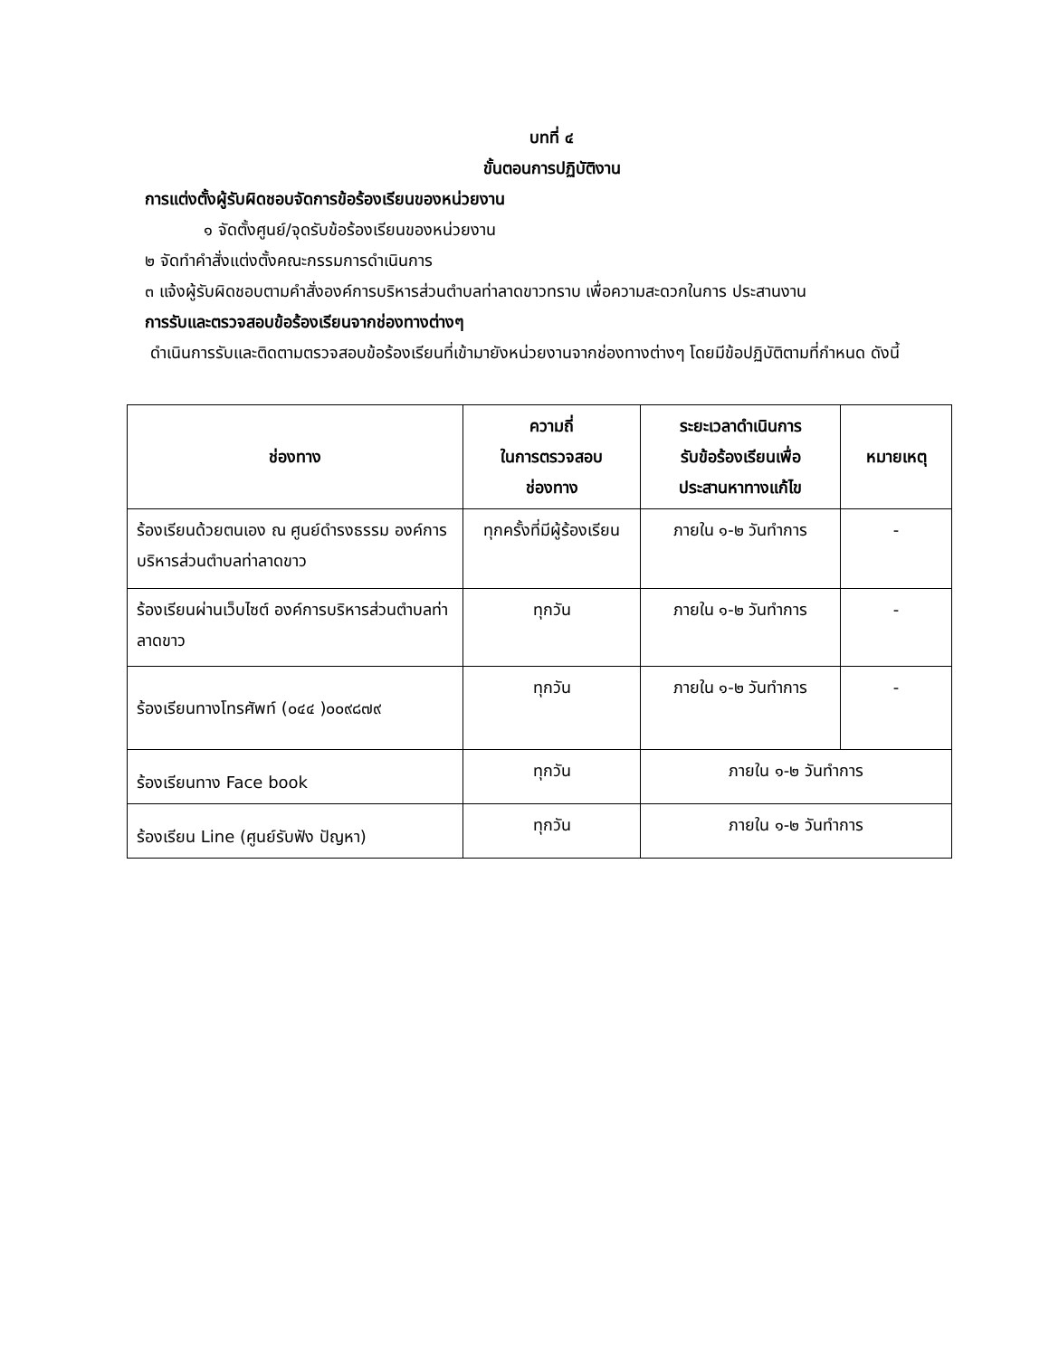บทที่ ๔
ขั้นตอนการปฏิบัติงาน
การแต่งตั้งผู้รับผิดชอบจัดการข้อร้องเรียนของหน่วยงาน
๑ จัดตั้งศูนย์/จุดรับข้อร้องเรียนของหน่วยงาน
๒ จัดทำคำสั่งแต่งตั้งคณะกรรมการดำเนินการ
๓ แจ้งผู้รับผิดชอบตามคำสั่งองค์การบริหารส่วนตำบลท่าลาดขาวทราบ เพื่อความสะดวกในการ ประสานงาน
การรับและตรวจสอบข้อร้องเรียนจากช่องทางต่างๆ
ดำเนินการรับและติดตามตรวจสอบข้อร้องเรียนที่เข้ามายังหน่วยงานจากช่องทางต่างๆ โดยมีข้อปฏิบัติตามที่กำหนด ดังนี้
| ช่องทาง | ความถี่ ในการตรวจสอบ ช่องทาง | ระยะเวลาดำเนินการ รับข้อร้องเรียนเพื่อ ประสานหาทางแก้ไข | หมายเหตุ |
| --- | --- | --- | --- |
| ร้องเรียนด้วยตนเอง ณ ศูนย์ดำรงธรรม องค์การบริหารส่วนตำบลท่าลาดขาว | ทุกครั้งที่มีผู้ร้องเรียน | ภายใน ๑-๒ วันทำการ | - |
| ร้องเรียนผ่านเว็บไซต์ องค์การบริหารส่วนตำบลท่าลาดขาว | ทุกวัน | ภายใน ๑-๒ วันทำการ | - |
| ร้องเรียนทางโทรศัพท์ (๐๔๔ )๐๐๙๘๗๙ | ทุกวัน | ภายใน ๑-๒ วันทำการ | - |
| ร้องเรียนทาง Face book | ทุกวัน | ภายใน ๑-๒ วันทำการ | |
| ร้องเรียน Line (ศูนย์รับฟัง ปัญหา) | ทุกวัน | ภายใน ๑-๒ วันทำการ | |